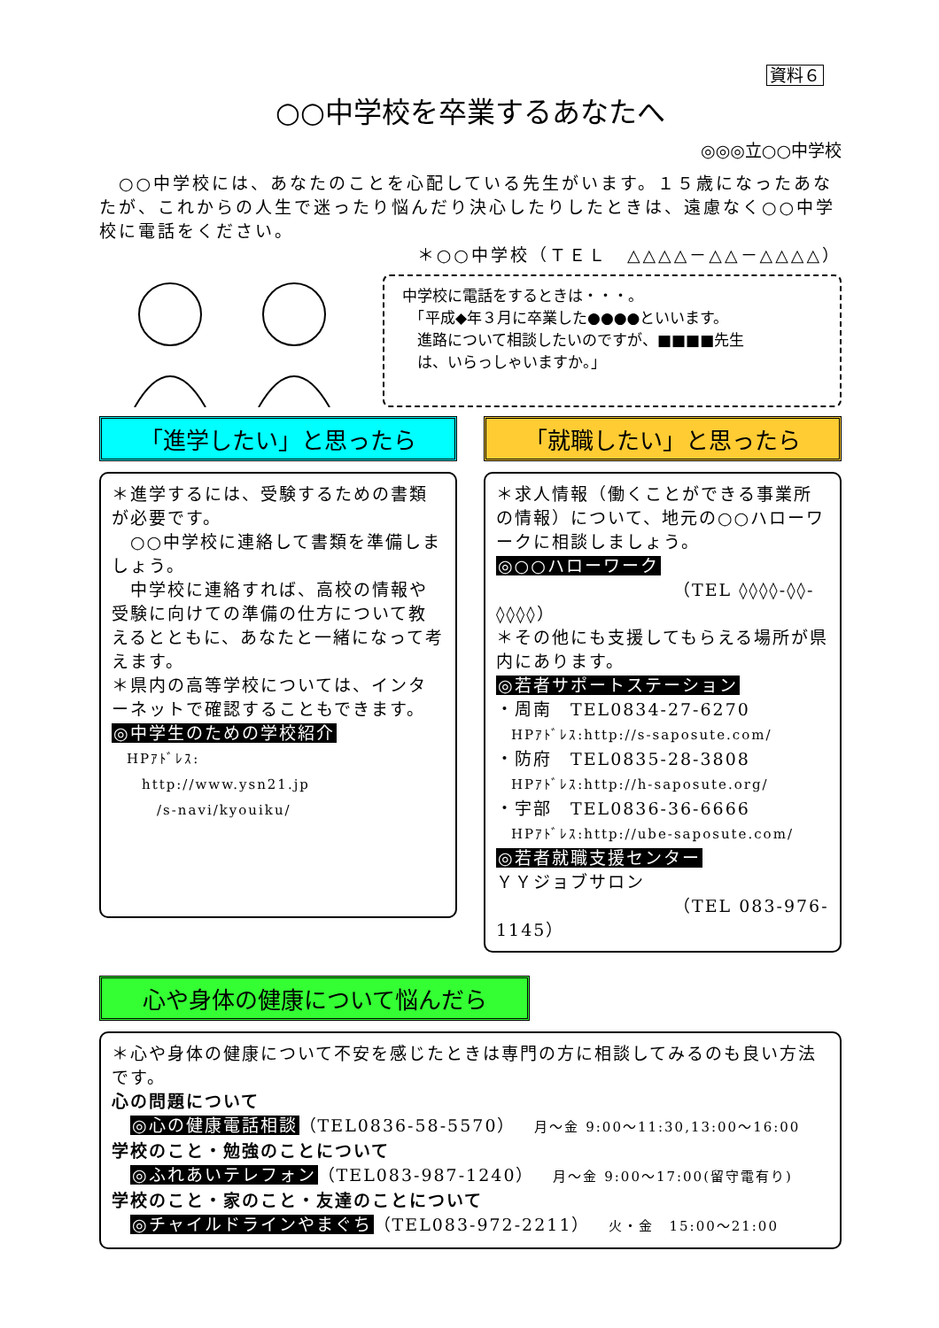資料６
○○中学校を卒業するあなたへ
◎◎◎立○○中学校
　○○中学校には、あなたのことを心配している先生がいます。１５歳になったあなたが、これからの人生で迷ったり悩んだり決心したりしたときは、遠慮なく○○中学校に電話をください。
＊○○中学校（ＴＥＬ　△△△△－△△－△△△△）
中学校に電話をするときは・・・。
　「平成◆年３月に卒業した●●●●といいます。
　進路について相談したいのですが、■■■■先生
　は、いらっしゃいますか。」
「進学したい」と思ったら
＊進学するには、受験するための書類が必要です。
　○○中学校に連絡して書類を準備しましょう。
　中学校に連絡すれば、高校の情報や受験に向けての準備の仕方について教えるとともに、あなたと一緒になって考えます。
＊県内の高等学校については、インターネットで確認することもできます。
◎中学生のための学校紹介
　HPｱﾄﾞﾚｽ:
　　http://www.ysn21.jp
　　　/s-navi/kyouiku/
「就職したい」と思ったら
＊求人情報（働くことができる事業所の情報）について、地元の○○ハローワークに相談しましょう。
◎○○ハローワーク
（TEL ◊◊◊◊-◊◊-◊◊◊◊）
＊その他にも支援してもらえる場所が県内にあります。
◎若者サポートステーション
・周南　TEL0834-27-6270
　HPｱﾄﾞﾚｽ:http://s-saposute.com/
・防府　TEL0835-28-3808
　HPｱﾄﾞﾚｽ:http://h-saposute.org/
・宇部　TEL0836-36-6666
　HPｱﾄﾞﾚｽ:http://ube-saposute.com/
◎若者就職支援センター
ＹＹジョブサロン
（TEL 083-976-1145）
心や身体の健康について悩んだら
＊心や身体の健康について不安を感じたときは専門の方に相談してみるのも良い方法です。
心の問題について
　◎心の健康電話相談（TEL0836-58-5570）　月～金 9:00～11:30,13:00～16:00
学校のこと・勉強のことについて
　◎ふれあいテレフォン（TEL083-987-1240）　月～金 9:00～17:00(留守電有り)
学校のこと・家のこと・友達のことについて
　◎チャイルドラインやまぐち（TEL083-972-2211）　火・金　15:00～21:00